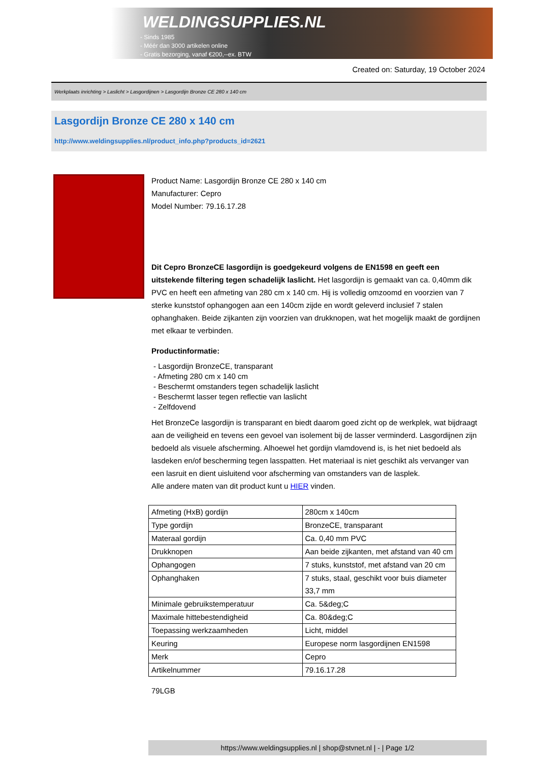WELDINGSUPPLIES.NL
- Sinds 1985
- Méér dan 3000 artikelen online
- Gratis bezorging, vanaf €200,--ex. BTW
Created on: Saturday, 19 October 2024
Werkplaats inrichting > Laslicht > Lasgordijnen > Lasgordijn Bronze CE 280 x 140 cm
Lasgordijn Bronze CE 280 x 140 cm
http://www.weldingsupplies.nl/product_info.php?products_id=2621
Product Name: Lasgordijn Bronze CE 280 x 140 cm
Manufacturer: Cepro
Model Number: 79.16.17.28
Dit Cepro BronzeCE lasgordijn is goedgekeurd volgens de EN1598 en geeft een uitstekende filtering tegen schadelijk laslicht. Het lasgordijn is gemaakt van ca. 0,40mm dik PVC en heeft een afmeting van 280 cm x 140 cm. Hij is volledig omzoomd en voorzien van 7 sterke kunststof ophangogen aan een 140cm zijde en wordt geleverd inclusief 7 stalen ophanghaken. Beide zijkanten zijn voorzien van drukknopen, wat het mogelijk maakt de gordijnen met elkaar te verbinden.
Productinformatie:
- Lasgordijn BronzeCE, transparant
- Afmeting 280 cm x 140 cm
- Beschermt omstanders tegen schadelijk laslicht
- Beschermt lasser tegen reflectie van laslicht
- Zelfdovend
Het BronzeCe lasgordijn is transparant en biedt daarom goed zicht op de werkplek, wat bijdraagt aan de veiligheid en tevens een gevoel van isolement bij de lasser verminderd. Lasgordijnen zijn bedoeld als visuele afscherming. Alhoewel het gordijn vlamdovend is, is het niet bedoeld als lasdeken en/of bescherming tegen lasspatten. Het materiaal is niet geschikt als vervanger van een lasruit en dient uisluitend voor afscherming van omstanders van de lasplek.
Alle andere maten van dit product kunt u HIER vinden.
| Afmeting (HxB) gordijn | 280cm x 140cm |
| Type gordijn | BronzeCE, transparant |
| Materaal gordijn | Ca. 0,40 mm PVC |
| Drukknopen | Aan beide zijkanten, met afstand van 40 cm |
| Ophangogen | 7 stuks, kunststof, met afstand van 20 cm |
| Ophanghaken | 7 stuks, staal, geschikt voor buis diameter 33,7 mm |
| Minimale gebruikstemperatuur | Ca. 5&deg;C |
| Maximale hittebestendigheid | Ca. 80&deg;C |
| Toepassing werkzaamheden | Licht, middel |
| Keuring | Europese norm lasgordijnen EN1598 |
| Merk | Cepro |
| Artikelnummer | 79.16.17.28 |
79LGB
https://www.weldingsupplies.nl | shop@stvnet.nl | - | Page 1/2